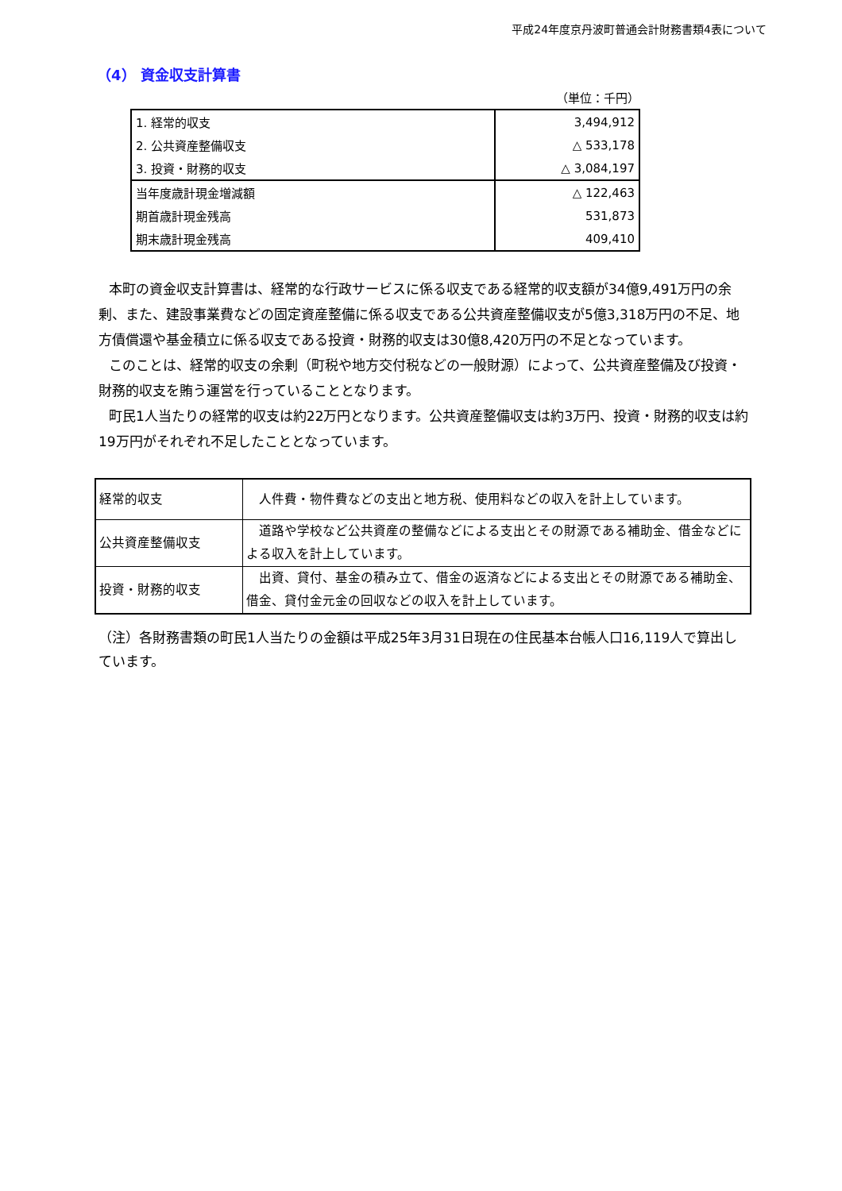平成24年度京丹波町普通会計財務書類4表について
（4） 資金収支計算書
（単位：千円）
| 1. 経常的収支 | 3,494,912 |
| 2. 公共資産整備収支 | △ 533,178 |
| 3. 投資・財務的収支 | △ 3,084,197 |
| 当年度歳計現金増減額 | △ 122,463 |
| 期首歳計現金残高 | 531,873 |
| 期末歳計現金残高 | 409,410 |
本町の資金収支計算書は、経常的な行政サービスに係る収支である経常的収支額が34億9,491万円の余剰、また、建設事業費などの固定資産整備に係る収支である公共資産整備収支が5億3,318万円の不足、地方債償還や基金積立に係る収支である投資・財務的収支は30億8,420万円の不足となっています。
このことは、経常的収支の余剰（町税や地方交付税などの一般財源）によって、公共資産整備及び投資・財務的収支を賄う運営を行っていることとなります。
町民1人当たりの経常的収支は約22万円となります。公共資産整備収支は約3万円、投資・財務的収支は約19万円がそれぞれ不足したこととなっています。
| 経常的収支 | 人件費・物件費などの支出と地方税、使用料などの収入を計上しています。 |
| 公共資産整備収支 | 道路や学校など公共資産の整備などによる支出とその財源である補助金、借金などによる収入を計上しています。 |
| 投資・財務的収支 | 出資、貸付、基金の積み立て、借金の返済などによる支出とその財源である補助金、借金、貸付金元金の回収などの収入を計上しています。 |
（注）各財務書類の町民1人当たりの金額は平成25年3月31日現在の住民基本台帳人口16,119人で算出しています。